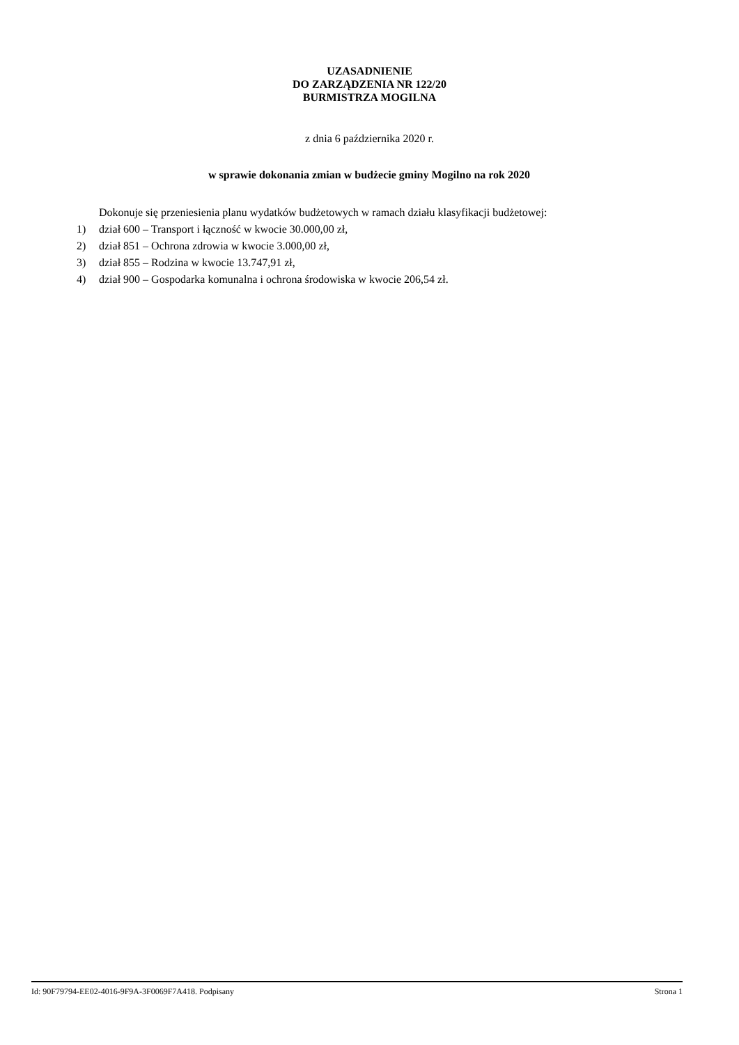UZASADNIENIE
DO ZARZĄDZENIA NR 122/20
BURMISTRZA MOGILNA
z dnia 6 października 2020 r.
w sprawie dokonania zmian w budżecie gminy Mogilno na rok 2020
Dokonuje się przeniesienia planu wydatków budżetowych w ramach działu klasyfikacji budżetowej:
1) dział 600 – Transport i łączność w kwocie 30.000,00 zł,
2) dział 851 – Ochrona zdrowia w kwocie 3.000,00 zł,
3) dział 855 – Rodzina w kwocie 13.747,91 zł,
4) dział 900 – Gospodarka komunalna i ochrona środowiska w kwocie 206,54 zł.
Id: 90F79794-EE02-4016-9F9A-3F0069F7A418. Podpisany Strona 1